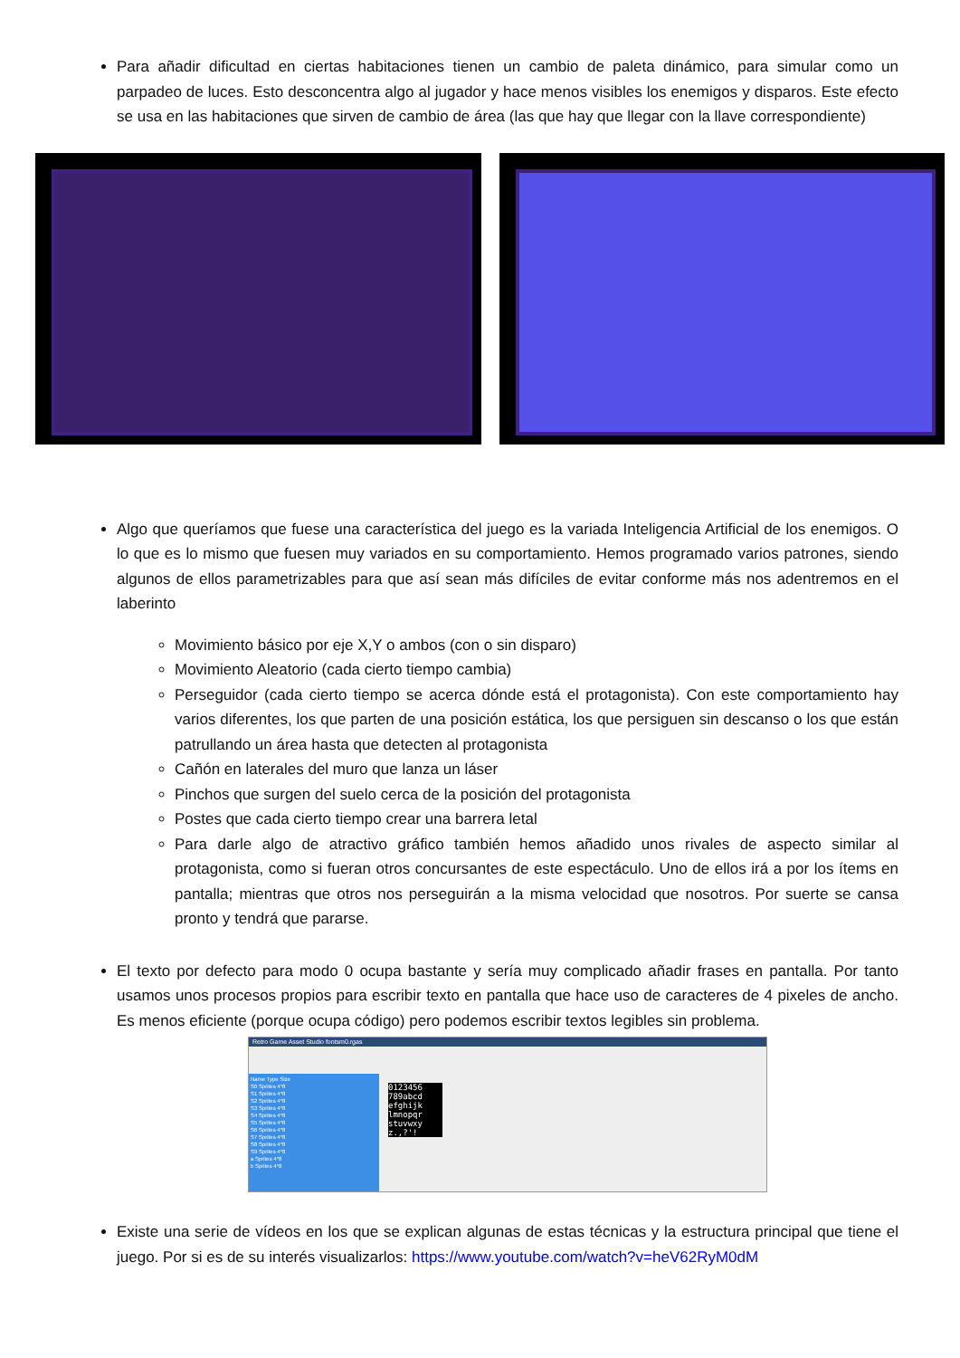Para añadir dificultad en ciertas habitaciones tienen un cambio de paleta dinámico, para simular como un parpadeo de luces. Esto desconcentra algo al jugador y hace menos visibles los enemigos y disparos. Este efecto se usa en las habitaciones que sirven de cambio de área (las que hay que llegar con la llave correspondiente)
Algo que queríamos que fuese una característica del juego es la variada Inteligencia Artificial de los enemigos. O lo que es lo mismo que fuesen muy variados en su comportamiento. Hemos programado varios patrones, siendo algunos de ellos parametrizables para que así sean más difíciles de evitar conforme más nos adentremos en el laberinto
Movimiento básico por eje X,Y o ambos (con o sin disparo)
Movimiento Aleatorio (cada cierto tiempo cambia)
Perseguidor (cada cierto tiempo se acerca dónde está el protagonista). Con este comportamiento hay varios diferentes, los que parten de una posición estática, los que persiguen sin descanso o los que están patrullando un área hasta que detecten al protagonista
Cañón en laterales del muro que lanza un láser
Pinchos que surgen del suelo cerca de la posición del protagonista
Postes que cada cierto tiempo crear una barrera letal
Para darle algo de atractivo gráfico también hemos añadido unos rivales de aspecto similar al protagonista, como si fueran otros concursantes de este espectáculo. Uno de ellos irá a por los ítems en pantalla; mientras que otros nos perseguirán a la misma velocidad que nosotros. Por suerte se cansa pronto y tendrá que pararse.
El texto por defecto para modo 0 ocupa bastante y sería muy complicado añadir frases en pantalla. Por tanto usamos unos procesos propios para escribir texto en pantalla que hace uso de caracteres de 4 pixeles de ancho. Es menos eficiente (porque ocupa código) pero podemos escribir textos legibles sin problema.
Retro Game Asset Studio fontsm0.rgas
Name Type Size
S0 Sprites 4*8
S1 Sprites 4*8
S2 Sprites 4*8
S3 Sprites 4*8
S4 Sprites 4*8
S5 Sprites 4*8
S6 Sprites 4*8
S7 Sprites 4*8
S8 Sprites 4*8
S9 Sprites 4*8
a Sprites 4*8
b Sprites 4*8
0123456 789abcd efghijk lmnopqr stuvwxy z.,?'!
Existe una serie de vídeos en los que se explican algunas de estas técnicas y la estructura principal que tiene el juego. Por si es de su interés visualizarlos: https://www.youtube.com/watch?v=heV62RyM0dM